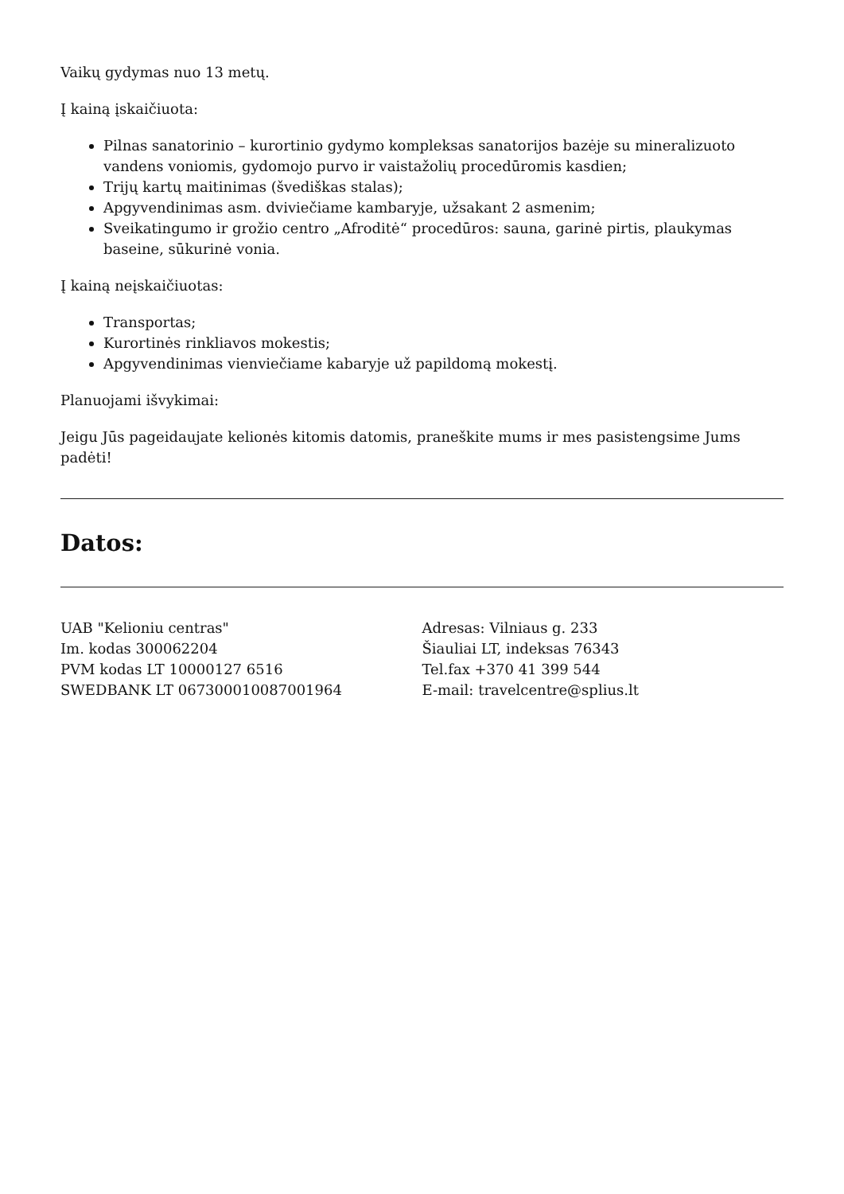Vaikų gydymas nuo 13 metų.
Į kainą įskaičiuota:
Pilnas sanatorinio – kurortinio gydymo kompleksas sanatorijos bazėje su mineralizuoto vandens voniomis, gydomojo purvo ir vaistažolių procedūromis kasdien;
Trijų kartų maitinimas (švediškas stalas);
Apgyvendinimas asm. dviviečiame kambaryje, užsakant 2 asmenim;
Sveikatingumo ir grožio centro „Afroditė“ procedūros: sauna, garinė pirtis, plaukymas baseine, sūkurinė vonia.
Į kainą neįskaičiuotas:
Transportas;
Kurortinės rinkliavos mokestis;
Apgyvendinimas vienviečiame kabaryje už papildomą mokestį.
Planuojami išvykimai:
Jeigu Jūs pageidaujate kelionės kitomis datomis, praneškite mums ir mes pasistengsime Jums padėti!
Datos:
UAB "Kelioniu centras"
Im. kodas 300062204
PVM kodas LT 10000127 6516
SWEDBANK LT 067300010087001964
Adresas: Vilniaus g. 233
Šiauliai LT, indeksas 76343
Tel.fax +370 41 399 544
E-mail: travelcentre@splius.lt